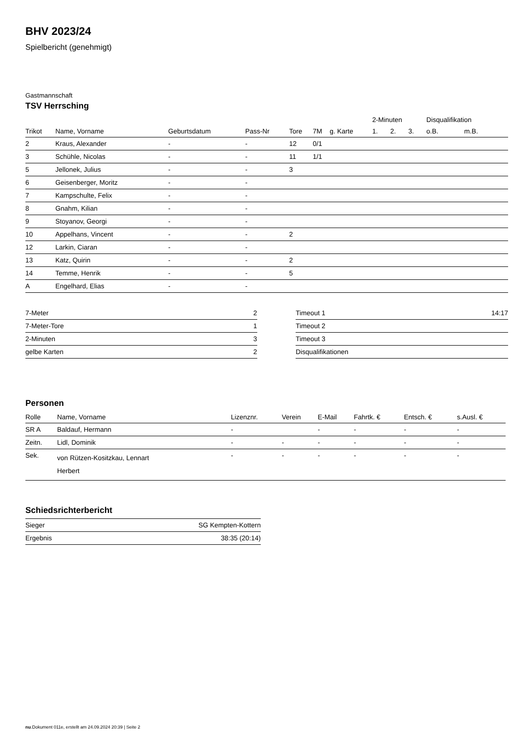BHV 2023/24
Spielbericht (genehmigt)
Gastmannschaft
TSV Herrsching
| | | | | | | | 2-Minuten | | | Disqualifikation | |
| --- | --- | --- | --- | --- | --- | --- | --- | --- | --- | --- | --- |
| Trikot | Name, Vorname | Geburtsdatum | Pass-Nr | Tore | 7M | g. Karte | 1. | 2. | 3. | o.B. | m.B. |
| 2 | Kraus, Alexander | - | - | 12 | 0/1 | | | | | | |
| 3 | Schühle, Nicolas | - | - | 11 | 1/1 | | | | | | |
| 5 | Jellonek, Julius | - | - | 3 | | | | | | | |
| 6 | Geisenberger, Moritz | - | - | | | | | | | | |
| 7 | Kampschulte, Felix | - | - | | | | | | | | |
| 8 | Gnahm, Kilian | - | - | | | | | | | | |
| 9 | Stoyanov, Georgi | - | - | | | | | | | | |
| 10 | Appelhans, Vincent | - | - | 2 | | | | | | | |
| 12 | Larkin, Ciaran | - | - | | | | | | | | |
| 13 | Katz, Quirin | - | - | 2 | | | | | | | |
| 14 | Temme, Henrik | - | - | 5 | | | | | | | |
| A | Engelhard, Elias | - | - | | | | | | | | |
| 7-Meter | 2 |
| 7-Meter-Tore | 1 |
| 2-Minuten | 3 |
| gelbe Karten | 2 |
| Timeout 1 | 14:17 |
| Timeout 2 | |
| Timeout 3 | |
| Disqualifikationen | |
Personen
| Rolle | Name, Vorname | Lizenznr. | Verein | E-Mail | Fahrtk. € | Entsch. € | s.Ausl. € |
| --- | --- | --- | --- | --- | --- | --- | --- |
| SR A | Baldauf, Hermann | - | | - | - | - | - |
| Zeitn. | Lidl, Dominik | - | - | - | - | - | - |
| Sek. | von Rützen-Kositzkau, Lennart Herbert | - | - | - | - | - | - |
Schiedsrichterbericht
| Sieger | SG Kempten-Kottern |
| Ergebnis | 38:35 (20:14) |
nu.Dokument 011e, erstellt am 24.09.2024 20:39 | Seite 2